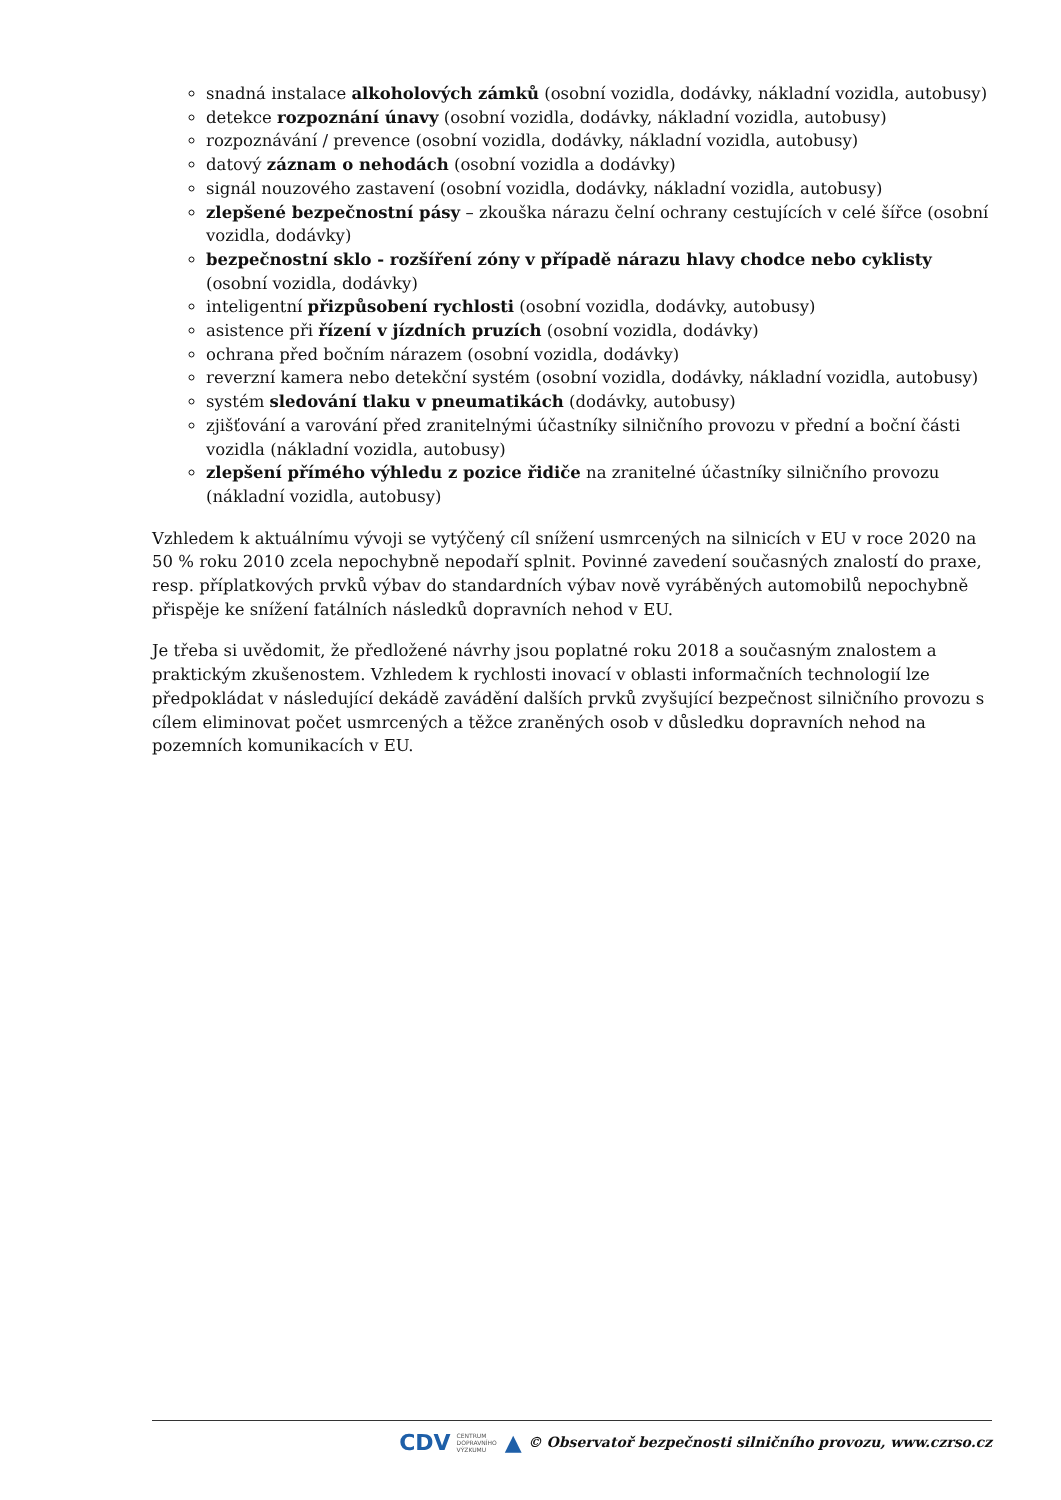snadná instalace alkoholových zámků (osobní vozidla, dodávky, nákladní vozidla, autobusy)
detekce rozpoznání únavy (osobní vozidla, dodávky, nákladní vozidla, autobusy)
rozpoznávání / prevence (osobní vozidla, dodávky, nákladní vozidla, autobusy)
datový záznam o nehodách (osobní vozidla a dodávky)
signál nouzového zastavení (osobní vozidla, dodávky, nákladní vozidla, autobusy)
zlepšené bezpečnostní pásy – zkouška nárazu čelní ochrany cestujících v celé šířce (osobní vozidla, dodávky)
bezpečnostní sklo - rozšíření zóny v případě nárazu hlavy chodce nebo cyklisty (osobní vozidla, dodávky)
inteligentní přizpůsobení rychlosti (osobní vozidla, dodávky, autobusy)
asistence při řízení v jízdních pruzích (osobní vozidla, dodávky)
ochrana před bočním nárazem (osobní vozidla, dodávky)
reverzní kamera nebo detekční systém (osobní vozidla, dodávky, nákladní vozidla, autobusy)
systém sledování tlaku v pneumatikách (dodávky, autobusy)
zjišťování a varování před zranitelnými účastníky silničního provozu v přední a boční části vozidla (nákladní vozidla, autobusy)
zlepšení přímého výhledu z pozice řidiče na zranitelné účastníky silničního provozu (nákladní vozidla, autobusy)
Vzhledem k aktuálnímu vývoji se vytýčený cíl snížení usmrcených na silnicích v EU v roce 2020 na 50 % roku 2010 zcela nepochybně nepodaří splnit. Povinné zavedení současných znalostí do praxe, resp. příplatkových prvků výbav do standardních výbav nově vyráběných automobilů nepochybně přispěje ke snížení fatálních následků dopravních nehod v EU.
Je třeba si uvědomit, že předložené návrhy jsou poplatné roku 2018 a současným znalostem a praktickým zkušenostem. Vzhledem k rychlosti inovací v oblasti informačních technologií lze předpokládat v následující dekádě zavádění dalších prvků zvyšující bezpečnost silničního provozu s cílem eliminovat počet usmrcených a těžce zraněných osob v důsledku dopravních nehod na pozemních komunikacích v EU.
CDV CENTRUM
DOPRAVNÍHO
VÝZKUMU ▲ © Observatoř bezpečnosti silničního provozu, www.czrso.cz